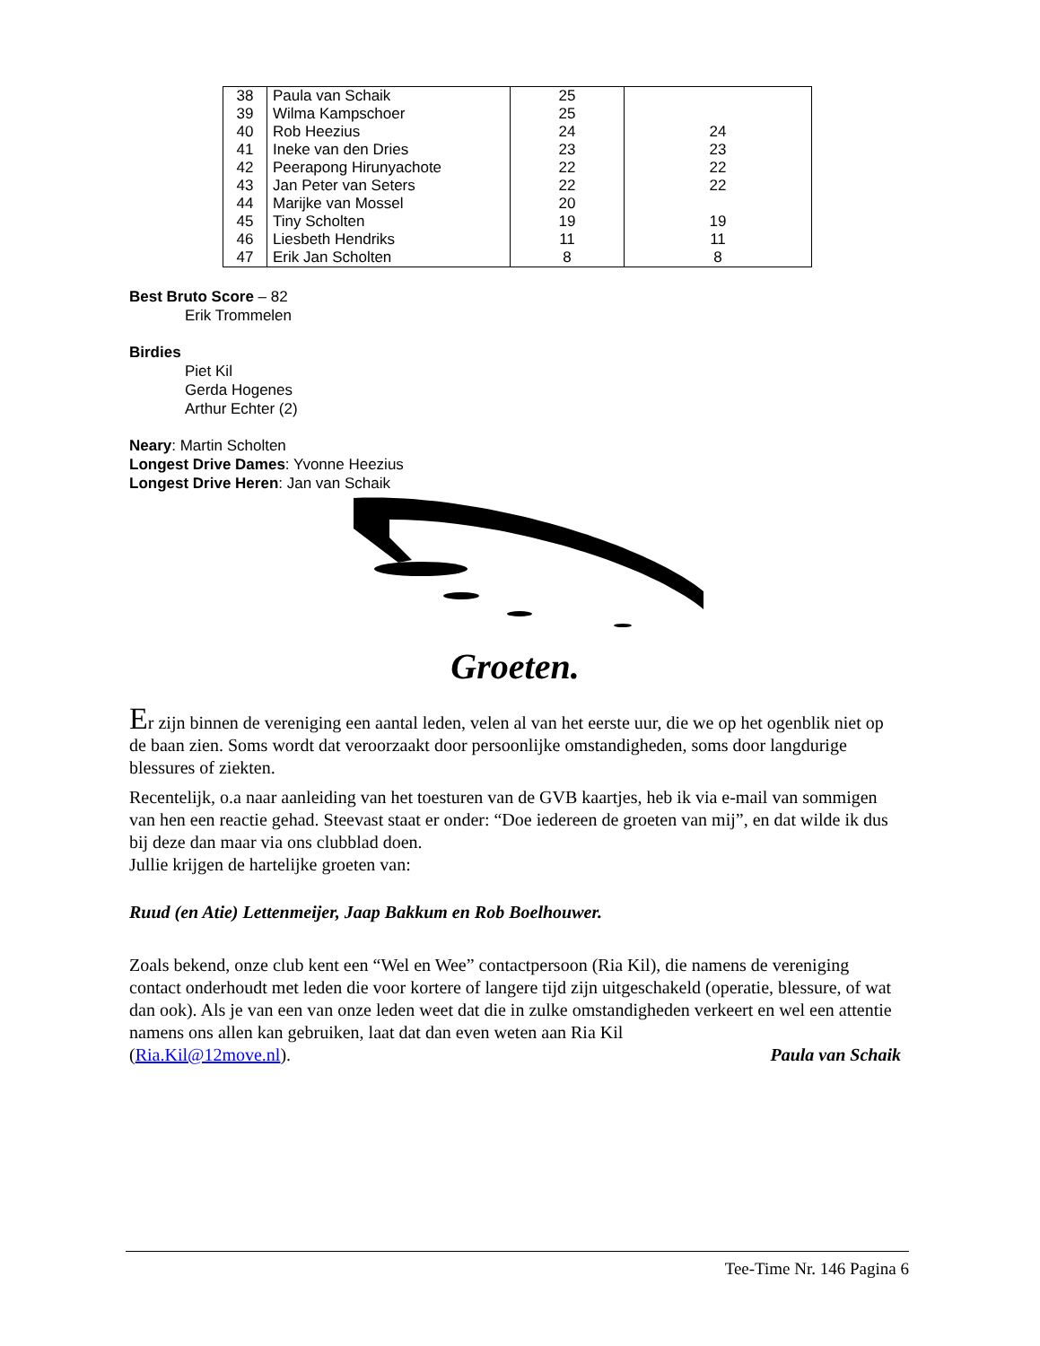| 38 | Paula van Schaik | 25 | |
| 39 | Wilma Kampschoer | 25 | |
| 40 | Rob Heezius | 24 | 24 |
| 41 | Ineke van den Dries | 23 | 23 |
| 42 | Peerapong Hirunyachote | 22 | 22 |
| 43 | Jan Peter van Seters | 22 | 22 |
| 44 | Marijke van Mossel | 20 | |
| 45 | Tiny Scholten | 19 | 19 |
| 46 | Liesbeth Hendriks | 11 | 11 |
| 47 | Erik Jan Scholten | 8 | 8 |
Best Bruto Score – 82
Erik Trommelen
Birdies
Piet Kil
Gerda Hogenes
Arthur Echter (2)
Neary: Martin Scholten
Longest Drive Dames: Yvonne Heezius
Longest Drive Heren: Jan van Schaik
Groeten.
Er zijn binnen de vereniging een aantal leden, velen al van het eerste uur, die we op het ogenblik niet op de baan zien. Soms wordt dat veroorzaakt door persoonlijke omstandigheden, soms door langdurige blessures of ziekten.
Recentelijk, o.a naar aanleiding van het toesturen van de GVB kaartjes, heb ik via e-mail van sommigen van hen een reactie gehad. Steevast staat er onder: “Doe iedereen de groeten van mij”, en dat wilde ik dus bij deze dan maar via ons clubblad doen.
Jullie krijgen de hartelijke groeten van:
Ruud (en Atie) Lettenmeijer, Jaap Bakkum en Rob Boelhouwer.
Zoals bekend, onze club kent een “Wel en Wee” contactpersoon (Ria Kil), die namens de vereniging contact onderhoudt met leden die voor kortere of langere tijd zijn uitgeschakeld (operatie, blessure, of wat dan ook). Als je van een van onze leden weet dat die in zulke omstandigheden verkeert en wel een attentie namens ons allen kan gebruiken, laat dat dan even weten aan Ria Kil
(Ria.Kil@12move.nl). Paula van Schaik
Tee-Time Nr. 146 Pagina 6